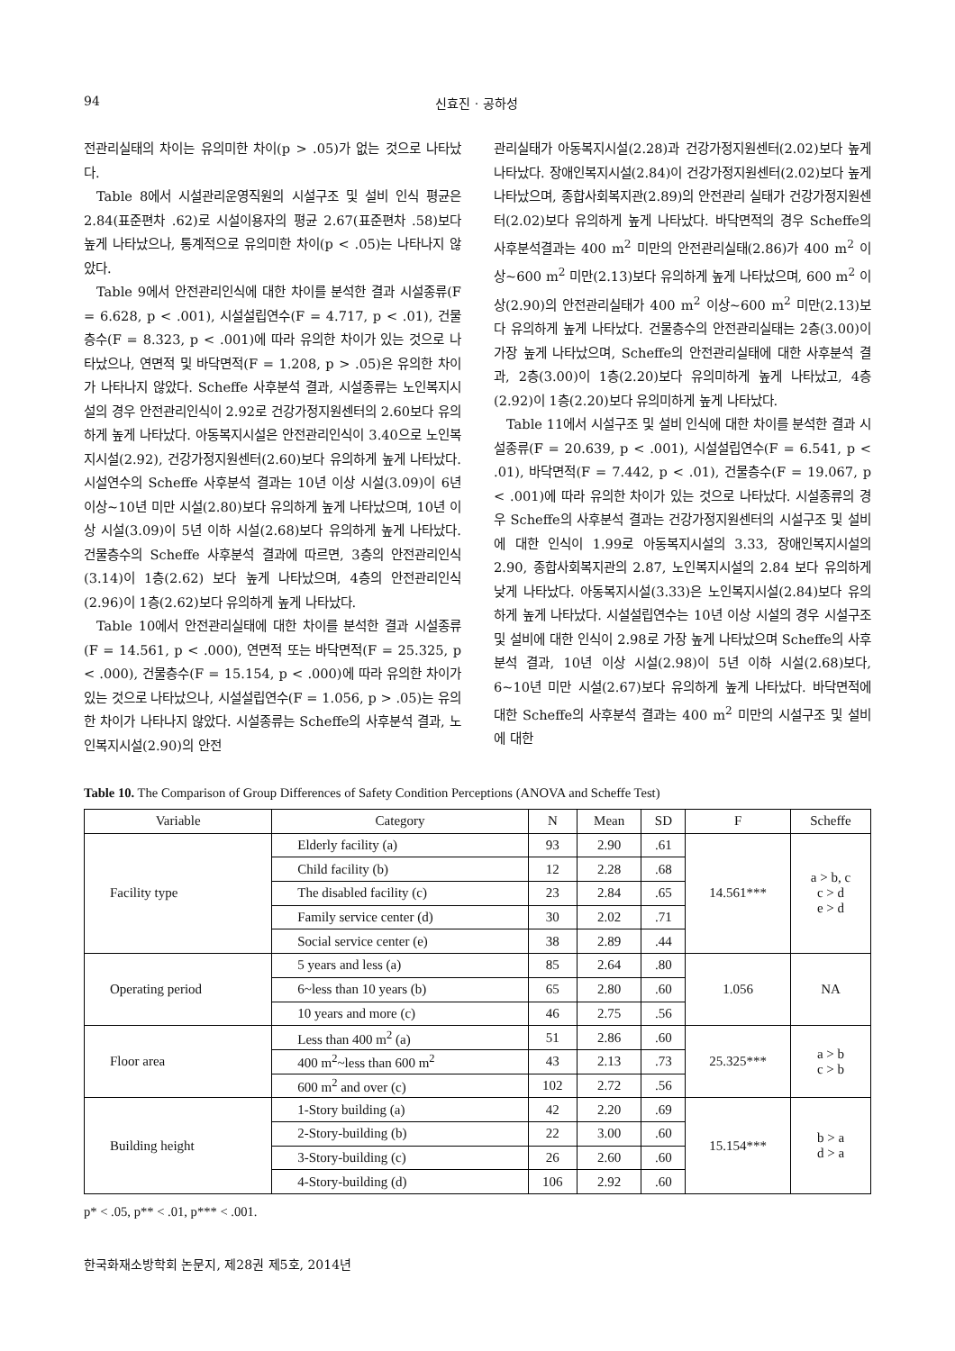94 신효진 · 공하성
전관리실태의 차이는 유의미한 차이(p > .05)가 없는 것으로 나타났다.
Table 8에서 시설관리운영직원의 시설구조 및 설비 인식 평균은 2.84(표준편차 .62)로 시설이용자의 평균 2.67(표준편차 .58)보다 높게 나타났으나, 통계적으로 유의미한 차이(p < .05)는 나타나지 않았다.
Table 9에서 안전관리인식에 대한 차이를 분석한 결과 시설종류(F = 6.628, p < .001), 시설설립연수(F = 4.717, p < .01), 건물층수(F = 8.323, p < .001)에 따라 유의한 차이가 있는 것으로 나타났으나, 연면적 및 바닥면적(F = 1.208, p > .05)은 유의한 차이가 나타나지 않았다. Scheffe 사후분석 결과, 시설종류는 노인복지시설의 경우 안전관리인식이 2.92로 건강가정지원센터의 2.60보다 유의하게 높게 나타났다. 아동복지시설은 안전관리인식이 3.40으로 노인복지시설(2.92), 건강가정지원센터(2.60)보다 유의하게 높게 나타났다. 시설연수의 Scheffe 사후분석 결과는 10년 이상 시설(3.09)이 6년 이상~10년 미만 시설(2.80)보다 유의하게 높게 나타났으며, 10년 이상 시설(3.09)이 5년 이하 시설(2.68)보다 유의하게 높게 나타났다. 건물층수의 Scheffe 사후분석 결과에 따르면, 3층의 안전관리인식(3.14)이 1층(2.62) 보다 높게 나타났으며, 4층의 안전관리인식(2.96)이 1층(2.62)보다 유의하게 높게 나타났다.
Table 10에서 안전관리실태에 대한 차이를 분석한 결과 시설종류(F = 14.561, p < .000), 연면적 또는 바닥면적(F = 25.325, p < .000), 건물층수(F = 15.154, p < .000)에 따라 유의한 차이가 있는 것으로 나타났으나, 시설설립연수(F = 1.056, p > .05)는 유의한 차이가 나타나지 않았다. 시설종류는 Scheffe의 사후분석 결과, 노인복지시설(2.90)의 안전
관리실태가 아동복지시설(2.28)과 건강가정지원센터(2.02)보다 높게 나타났다. 장애인복지시설(2.84)이 건강가정지원센터(2.02)보다 높게 나타났으며, 종합사회복지관(2.89)의 안전관리 실태가 건강가정지원센터(2.02)보다 유의하게 높게 나타났다. 바닥면적의 경우 Scheffe의 사후분석결과는 400 m<sup>2</sup> 미만의 안전관리실태(2.86)가 400 m<sup>2</sup> 이상~600 m<sup>2</sup> 미만(2.13)보다 유의하게 높게 나타났으며, 600 m<sup>2</sup> 이상(2.90)의 안전관리실태가 400 m<sup>2</sup> 이상~600 m<sup>2</sup> 미만(2.13)보다 유의하게 높게 나타났다. 건물층수의 안전관리실태는 2층(3.00)이 가장 높게 나타났으며, Scheffe의 안전관리실태에 대한 사후분석 결과, 2층(3.00)이 1층(2.20)보다 유의미하게 높게 나타났고, 4층(2.92)이 1층(2.20)보다 유의미하게 높게 나타났다.
Table 11에서 시설구조 및 설비 인식에 대한 차이를 분석한 결과 시설종류(F = 20.639, p < .001), 시설설립연수(F = 6.541, p < .01), 바닥면적(F = 7.442, p < .01), 건물층수(F = 19.067, p < .001)에 따라 유의한 차이가 있는 것으로 나타났다. 시설종류의 경우 Scheffe의 사후분석 결과는 건강가정지원센터의 시설구조 및 설비에 대한 인식이 1.99로 아동복지시설의 3.33, 장애인복지시설의 2.90, 종합사회복지관의 2.87, 노인복지시설의 2.84 보다 유의하게 낮게 나타났다. 아동복지시설(3.33)은 노인복지시설(2.84)보다 유의하게 높게 나타났다. 시설설립연수는 10년 이상 시설의 경우 시설구조 및 설비에 대한 인식이 2.98로 가장 높게 나타났으며 Scheffe의 사후분석 결과, 10년 이상 시설(2.98)이 5년 이하 시설(2.68)보다, 6~10년 미만 시설(2.67)보다 유의하게 높게 나타났다. 바닥면적에 대한 Scheffe의 사후분석 결과는 400 m<sup>2</sup> 미만의 시설구조 및 설비에 대한
Table 10. The Comparison of Group Differences of Safety Condition Perceptions (ANOVA and Scheffe Test)
| Variable | Category | N | Mean | SD | F | Scheffe |
| --- | --- | --- | --- | --- | --- | --- |
| Facility type | Elderly facility (a) | 93 | 2.90 | .61 | 14.561*** | a > b, c c > d e > d |
| | Child facility (b) | 12 | 2.28 | .68 | | |
| | The disabled facility (c) | 23 | 2.84 | .65 | | |
| | Family service center (d) | 30 | 2.02 | .71 | | |
| | Social service center (e) | 38 | 2.89 | .44 | | |
| Operating period | 5 years and less (a) | 85 | 2.64 | .80 | 1.056 | NA |
| | 6~less than 10 years (b) | 65 | 2.80 | .60 | | |
| | 10 years and more (c) | 46 | 2.75 | .56 | | |
| Floor area | Less than 400 m<sup>2</sup> (a) | 51 | 2.86 | .60 | 25.325*** | a > b c > b |
| | 400 m<sup>2</sup>~less than 600 m<sup>2</sup> | 43 | 2.13 | .73 | | |
| | 600 m<sup>2</sup> and over (c) | 102 | 2.72 | .56 | | |
| Building height | 1-Story building (a) | 42 | 2.20 | .69 | 15.154*** | b > a d > a |
| | 2-Story-building (b) | 22 | 3.00 | .60 | | |
| | 3-Story-building (c) | 26 | 2.60 | .60 | | |
| | 4-Story-building (d) | 106 | 2.92 | .60 | | |
p* < .05, p** < .01, p*** < .001.
한국화재소방학회 논문지, 제28권 제5호, 2014년